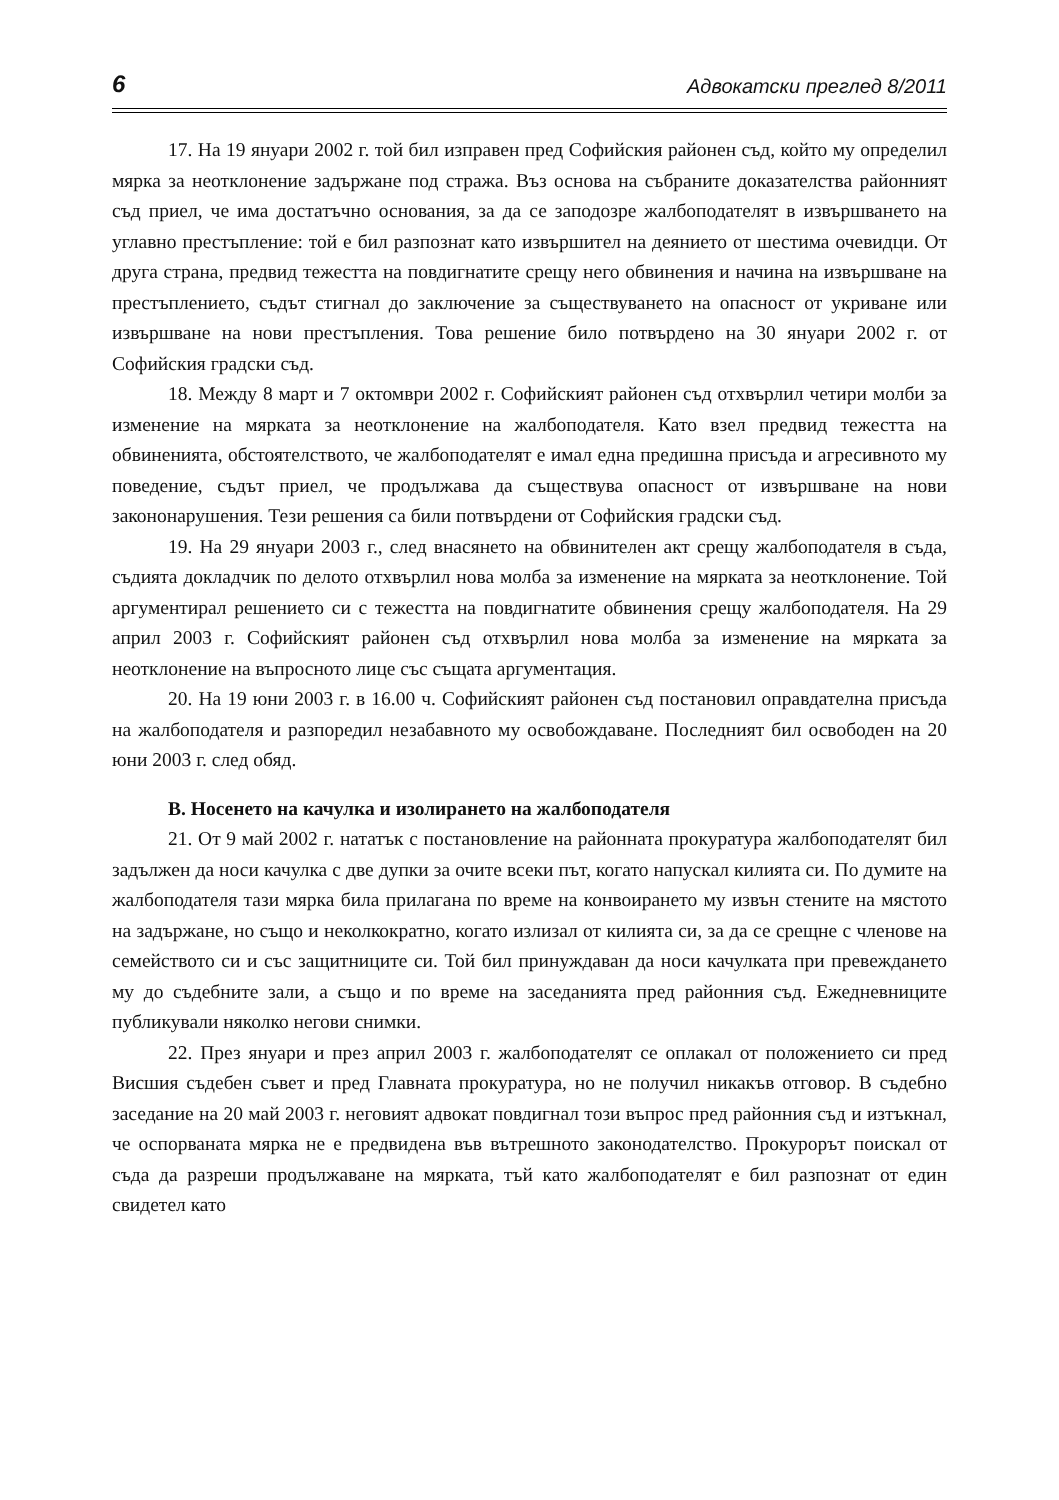6 Адвокатски преглед 8/2011
17. На 19 януари 2002 г. той бил изправен пред Софийския районен съд, който му определил мярка за неотклонение задържане под стража. Въз основа на събраните доказателства районният съд приел, че има достатъчно основания, за да се заподозре жалбоподателят в извършването на углавно престъпление: той е бил разпознат като извършител на деянието от шестима очевидци. От друга страна, предвид тежестта на повдигнатите срещу него обвинения и начина на извършване на престъплението, съдът стигнал до заключение за съществуването на опасност от укриване или извършване на нови престъпления. Това решение било потвърдено на 30 януари 2002 г. от Софийския градски съд.
18. Между 8 март и 7 октомври 2002 г. Софийският районен съд отхвърлил четири молби за изменение на мярката за неотклонение на жалбоподателя. Като взел предвид тежестта на обвиненията, обстоятелството, че жалбоподателят е имал една предишна присъда и агресивното му поведение, съдът приел, че продължава да съществува опасност от извършване на нови закононарушения. Тези решения са били потвърдени от Софийския градски съд.
19. На 29 януари 2003 г., след внасянето на обвинителен акт срещу жалбоподателя в съда, съдията докладчик по делото отхвърлил нова молба за изменение на мярката за неотклонение. Той аргументирал решението си с тежестта на повдигнатите обвинения срещу жалбоподателя. На 29 април 2003 г. Софийският районен съд отхвърлил нова молба за изменение на мярката за неотклонение на въпросното лице със същата аргументация.
20. На 19 юни 2003 г. в 16.00 ч. Софийският районен съд постановил оправдателна присъда на жалбоподателя и разпоредил незабавното му освобождаване. Последният бил освободен на 20 юни 2003 г. след обяд.
B. Носенето на качулка и изолирането на жалбоподателя
21. От 9 май 2002 г. нататък с постановление на районната прокуратура жалбоподателят бил задължен да носи качулка с две дупки за очите всеки път, когато напускал килията си. По думите на жалбоподателя тази мярка била прилагана по време на конвоирането му извън стените на мястото на задържане, но също и неколкократно, когато излизал от килията си, за да се срещне с членове на семейството си и със защитниците си. Той бил принуждаван да носи качулката при превеждането му до съдебните зали, а също и по време на заседанията пред районния съд. Ежедневниците публикували няколко негови снимки.
22. През януари и през април 2003 г. жалбоподателят се оплакал от положението си пред Висшия съдебен съвет и пред Главната прокуратура, но не получил никакъв отговор. В съдебно заседание на 20 май 2003 г. неговият адвокат повдигнал този въпрос пред районния съд и изтъкнал, че оспорваната мярка не е предвидена във вътрешното законодателство. Прокурорът поискал от съда да разреши продължаване на мярката, тъй като жалбоподателят е бил разпознат от един свидетел като